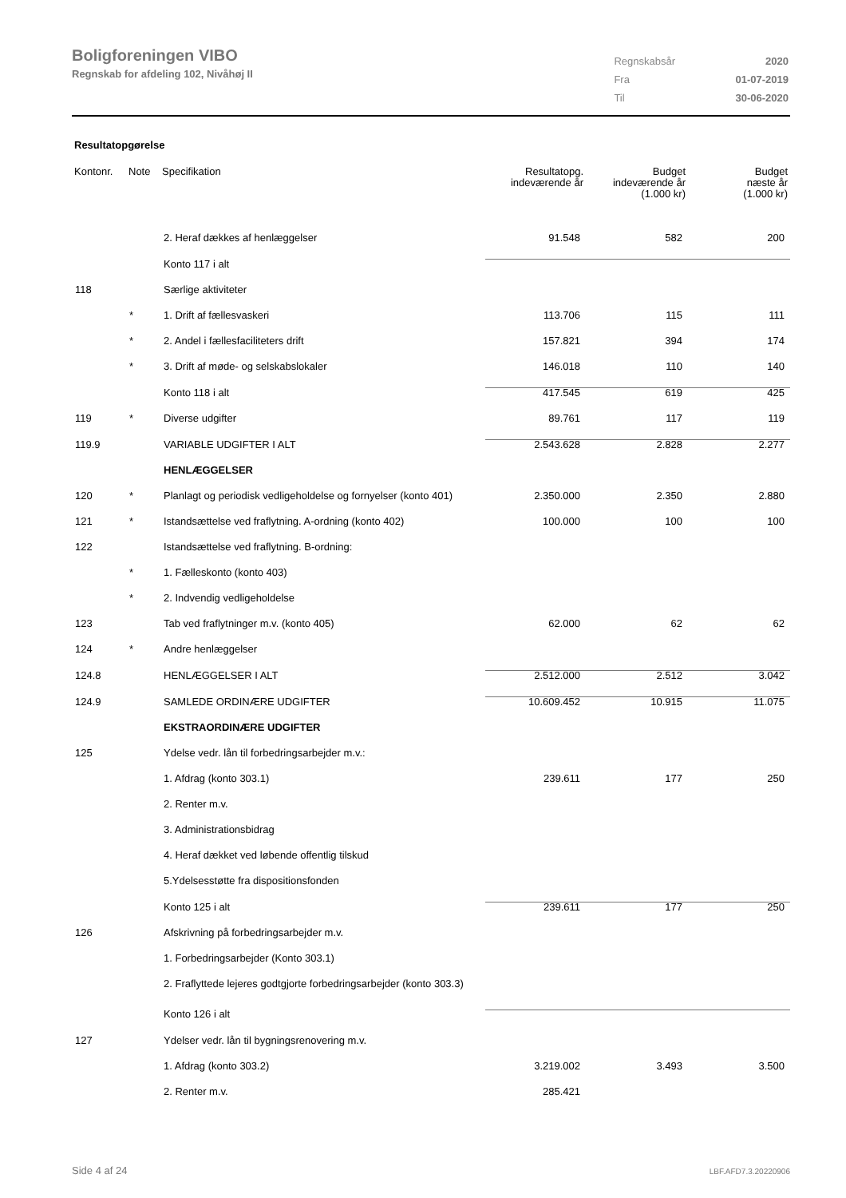Boligforeningen VIBO
Regnskab for afdeling 102, Nivåhøj II
| Regnskabsår | 2020 |
| Fra | 01-07-2019 |
| Til | 30-06-2020 |
Resultatopgørelse
| Kontonr. | Note | Specifikation | Resultatopg. indeværende år | Budget indeværende år (1.000 kr) | Budget næste år (1.000 kr) |
| --- | --- | --- | --- | --- | --- |
| | | 2. Heraf dækkes af henlæggelser | 91.548 | 582 | 200 |
| | | Konto 117 i alt | | | |
| 118 | | Særlige aktiviteter | | | |
| | * | 1. Drift af fællesvaskeri | 113.706 | 115 | 111 |
| | * | 2. Andel i fællesfaciliteters drift | 157.821 | 394 | 174 |
| | * | 3. Drift af møde- og selskabslokaler | 146.018 | 110 | 140 |
| | | Konto 118 i alt | 417.545 | 619 | 425 |
| 119 | * | Diverse udgifter | 89.761 | 117 | 119 |
| 119.9 | | VARIABLE UDGIFTER I ALT | 2.543.628 | 2.828 | 2.277 |
| | | HENLÆGGELSER | | | |
| 120 | * | Planlagt og periodisk vedligeholdelse og fornyelser (konto 401) | 2.350.000 | 2.350 | 2.880 |
| 121 | * | Istandsættelse ved fraflytning. A-ordning (konto 402) | 100.000 | 100 | 100 |
| 122 | | Istandsættelse ved fraflytning. B-ordning: | | | |
| | * | 1. Fælleskonto (konto 403) | | | |
| | * | 2. Indvendig vedligeholdelse | | | |
| 123 | | Tab ved fraflytninger m.v. (konto 405) | 62.000 | 62 | 62 |
| 124 | * | Andre henlæggelser | | | |
| 124.8 | | HENLÆGGELSER I ALT | 2.512.000 | 2.512 | 3.042 |
| 124.9 | | SAMLEDE ORDINÆRE UDGIFTER | 10.609.452 | 10.915 | 11.075 |
| | | EKSTRAORDINÆRE UDGIFTER | | | |
| 125 | | Ydelse vedr. lån til forbedringsarbejder m.v.: | | | |
| | | 1. Afdrag (konto 303.1) | 239.611 | 177 | 250 |
| | | 2. Renter m.v. | | | |
| | | 3. Administrationsbidrag | | | |
| | | 4. Heraf dækket ved løbende offentlig tilskud | | | |
| | | 5.Ydelsesstøtte fra dispositionsfonden | | | |
| | | Konto 125 i alt | 239.611 | 177 | 250 |
| 126 | | Afskrivning på forbedringsarbejder m.v. | | | |
| | | 1. Forbedringsarbejder (Konto 303.1) | | | |
| | | 2. Fraflyttede lejeres godtgjorte forbedringsarbejder (konto 303.3) | | | |
| | | Konto 126 i alt | | | |
| 127 | | Ydelser vedr. lån til bygningsrenovering m.v. | | | |
| | | 1. Afdrag (konto 303.2) | 3.219.002 | 3.493 | 3.500 |
| | | 2. Renter m.v. | 285.421 | | |
Side 4 af 24 LBF.AFD7.3.20220906